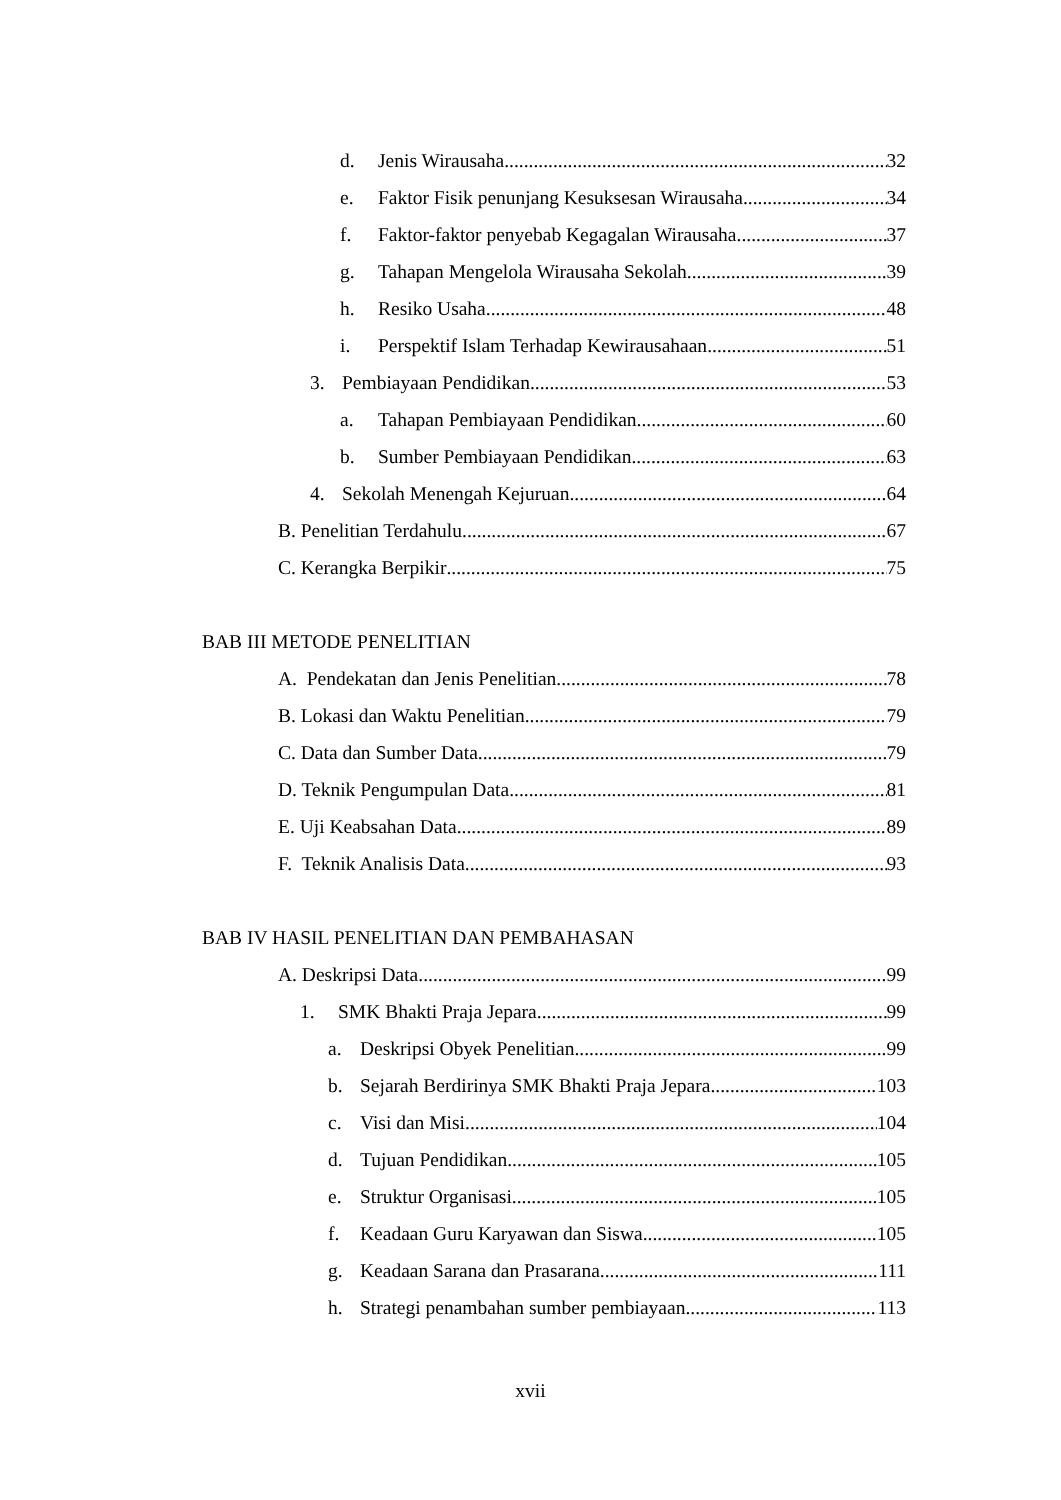d. Jenis Wirausaha 32
e. Faktor Fisik penunjang Kesuksesan Wirausaha 34
f. Faktor-faktor penyebab Kegagalan Wirausaha 37
g. Tahapan Mengelola Wirausaha Sekolah 39
h. Resiko Usaha 48
i. Perspektif Islam Terhadap Kewirausahaan 51
3. Pembiayaan Pendidikan 53
a. Tahapan Pembiayaan Pendidikan 60
b. Sumber Pembiayaan Pendidikan 63
4. Sekolah Menengah Kejuruan 64
B. Penelitian Terdahulu 67
C. Kerangka Berpikir 75
BAB III METODE PENELITIAN
A. Pendekatan dan Jenis Penelitian 78
B. Lokasi dan Waktu Penelitian 79
C. Data dan Sumber Data 79
D. Teknik Pengumpulan Data 81
E. Uji Keabsahan Data 89
F. Teknik Analisis Data 93
BAB IV HASIL PENELITIAN DAN PEMBAHASAN
A. Deskripsi Data 99
1. SMK Bhakti Praja Jepara 99
a. Deskripsi Obyek Penelitian 99
b. Sejarah Berdirinya SMK Bhakti Praja Jepara 103
c. Visi dan Misi 104
d. Tujuan Pendidikan 105
e. Struktur Organisasi 105
f. Keadaan Guru Karyawan dan Siswa 105
g. Keadaan Sarana dan Prasarana 111
h. Strategi penambahan sumber pembiayaan 113
xvii